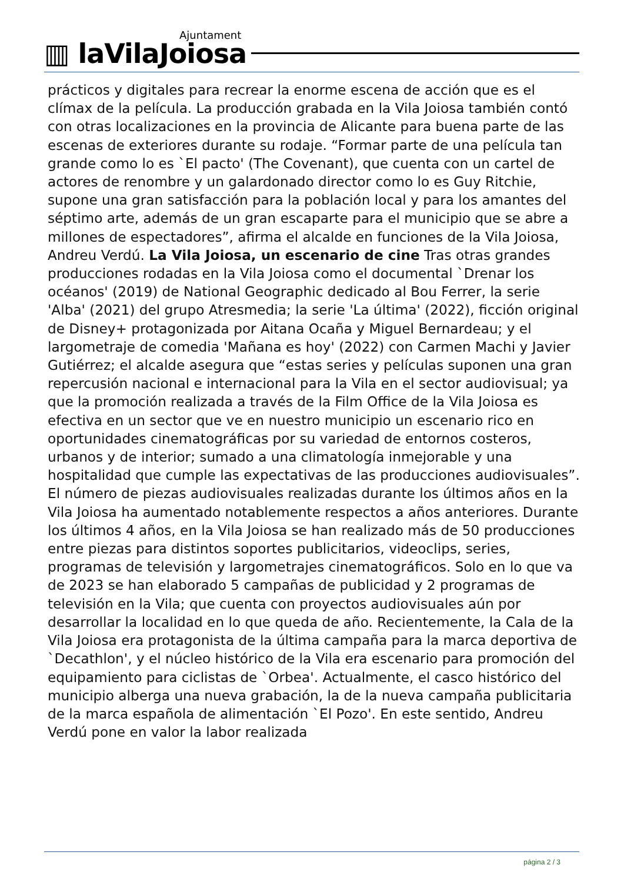Ajuntament
▥ laVilaJoiosa
prácticos y digitales para recrear la enorme escena de acción que es el clímax de la película. La producción grabada en la Vila Joiosa también contó con otras localizaciones en la provincia de Alicante para buena parte de las escenas de exteriores durante su rodaje. “Formar parte de una película tan grande como lo es `El pacto' (The Covenant), que cuenta con un cartel de actores de renombre y un galardonado director como lo es Guy Ritchie, supone una gran satisfacción para la población local y para los amantes del séptimo arte, además de un gran escaparte para el municipio que se abre a millones de espectadores”, afirma el alcalde en funciones de la Vila Joiosa, Andreu Verdú. La Vila Joiosa, un escenario de cine Tras otras grandes producciones rodadas en la Vila Joiosa como el documental `Drenar los océanos' (2019) de National Geographic dedicado al Bou Ferrer, la serie 'Alba' (2021) del grupo Atresmedia; la serie 'La última' (2022), ficción original de Disney+ protagonizada por Aitana Ocaña y Miguel Bernardeau; y el largometraje de comedia 'Mañana es hoy' (2022) con Carmen Machi y Javier Gutiérrez; el alcalde asegura que “estas series y películas suponen una gran repercusión nacional e internacional para la Vila en el sector audiovisual; ya que la promoción realizada a través de la Film Office de la Vila Joiosa es efectiva en un sector que ve en nuestro municipio un escenario rico en oportunidades cinematográficas por su variedad de entornos costeros, urbanos y de interior; sumado a una climatología inmejorable y una hospitalidad que cumple las expectativas de las producciones audiovisuales”. El número de piezas audiovisuales realizadas durante los últimos años en la Vila Joiosa ha aumentado notablemente respectos a años anteriores. Durante los últimos 4 años, en la Vila Joiosa se han realizado más de 50 producciones entre piezas para distintos soportes publicitarios, videoclips, series, programas de televisión y largometrajes cinematográficos. Solo en lo que va de 2023 se han elaborado 5 campañas de publicidad y 2 programas de televisión en la Vila; que cuenta con proyectos audiovisuales aún por desarrollar la localidad en lo que queda de año. Recientemente, la Cala de la Vila Joiosa era protagonista de la última campaña para la marca deportiva de `Decathlon', y el núcleo histórico de la Vila era escenario para promoción del equipamiento para ciclistas de `Orbea'. Actualmente, el casco histórico del municipio alberga una nueva grabación, la de la nueva campaña publicitaria de la marca española de alimentación `El Pozo'. En este sentido, Andreu Verdú pone en valor la labor realizada
página 2 / 3